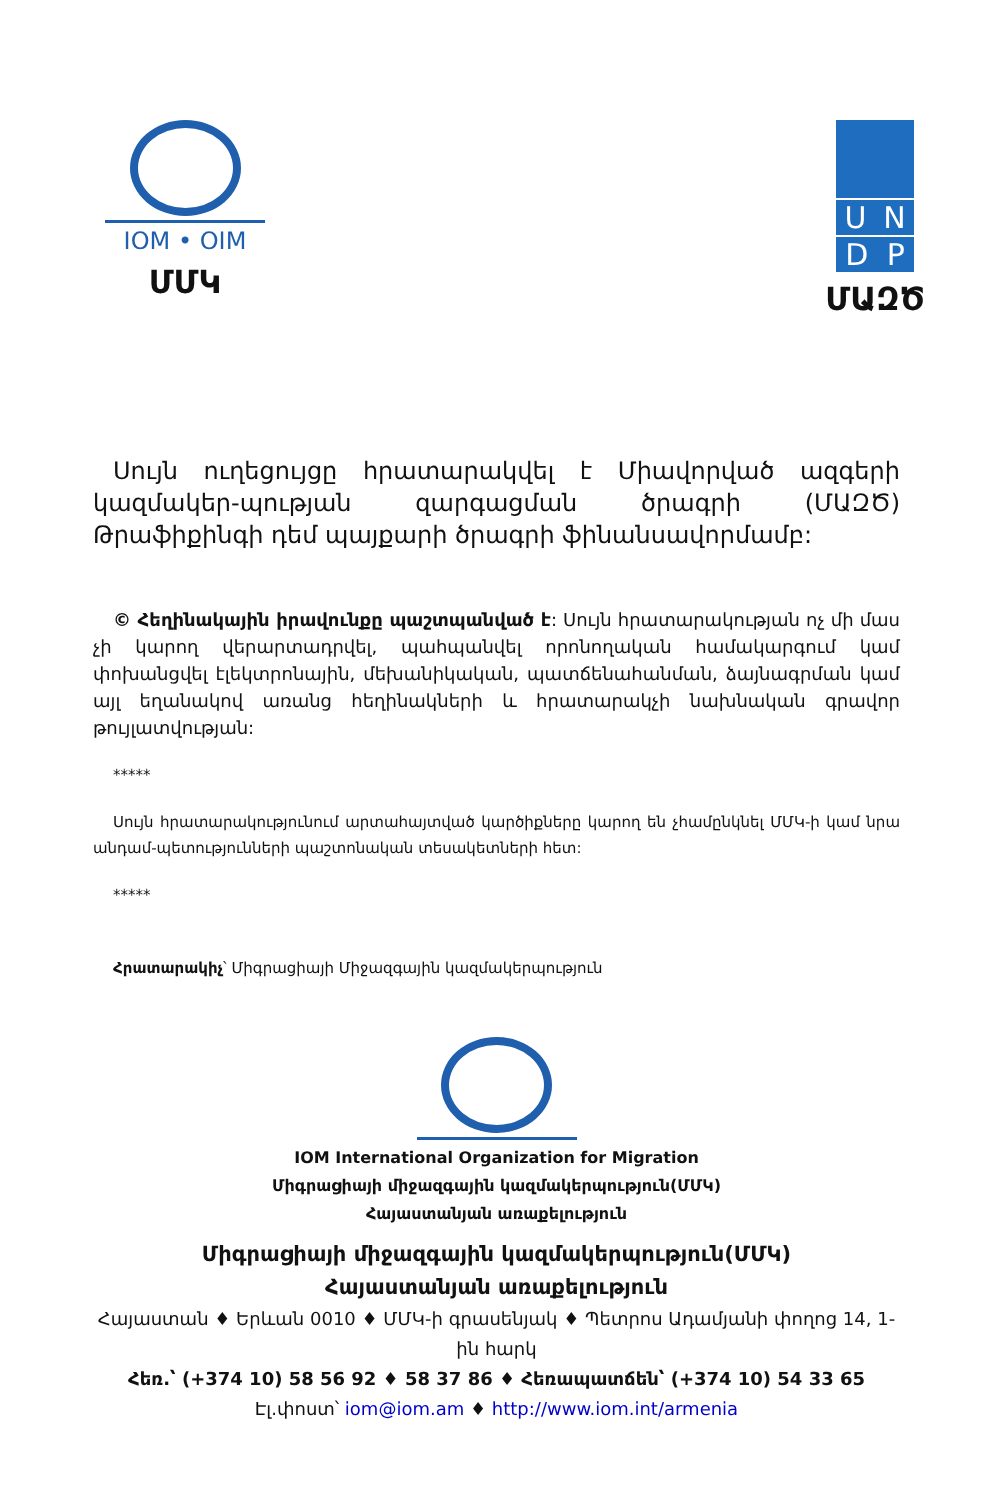IOM • OIM
ՄՄԿ
U N
D P
ՄԱԶԾ
Սույն ուղեցույցը հրատարակվել է Միավորված ազգերի կազմակեր-պության զարգացման ծրագրի (ՄԱԶԾ) Թրաֆիքինգի դեմ պայքարի ծրագրի ֆինանսավորմամբ:
© Հեղինակային իրավունքը պաշտպանված է: Սույն հրատարակության ոչ մի մաս չի կարող վերարտադրվել, պահպանվել որոնողական համակարգում կամ փոխանցվել էլեկտրոնային, մեխանիկական, պատճենահանման, ձայնագրման կամ այլ եղանակով առանց հեղինակների և հրատարակչի նախնական գրավոր թույլատվության:
*****
Սույն հրատարակությունում արտահայտված կարծիքները կարող են չհամընկնել ՄՄԿ-ի կամ նրա անդամ-պետությունների պաշտոնական տեսակետների հետ:
*****
Հրատարակիչ՝ Միգրացիայի Միջազգային կազմակերպություն
IOM International Organization for Migration
Միգրացիայի միջազգային կազմակերպություն(ՄՄԿ)
Հայաստանյան առաքելություն
Միգրացիայի միջազգային կազմակերպություն(ՄՄԿ)
Հայաստանյան առաքելություն
Հայաստան ♦ Երևան 0010 ♦ ՄՄԿ-ի գրասենյակ ♦ Պետրոս Ադամյանի փողոց 14, 1-ին հարկ
Հեռ.՝ (+374 10) 58 56 92 ♦ 58 37 86 ♦ Հեռապատճեն՝ (+374 10) 54 33 65
Էլ.փոստ՝ iom@iom.am ♦ http://www.iom.int/armenia